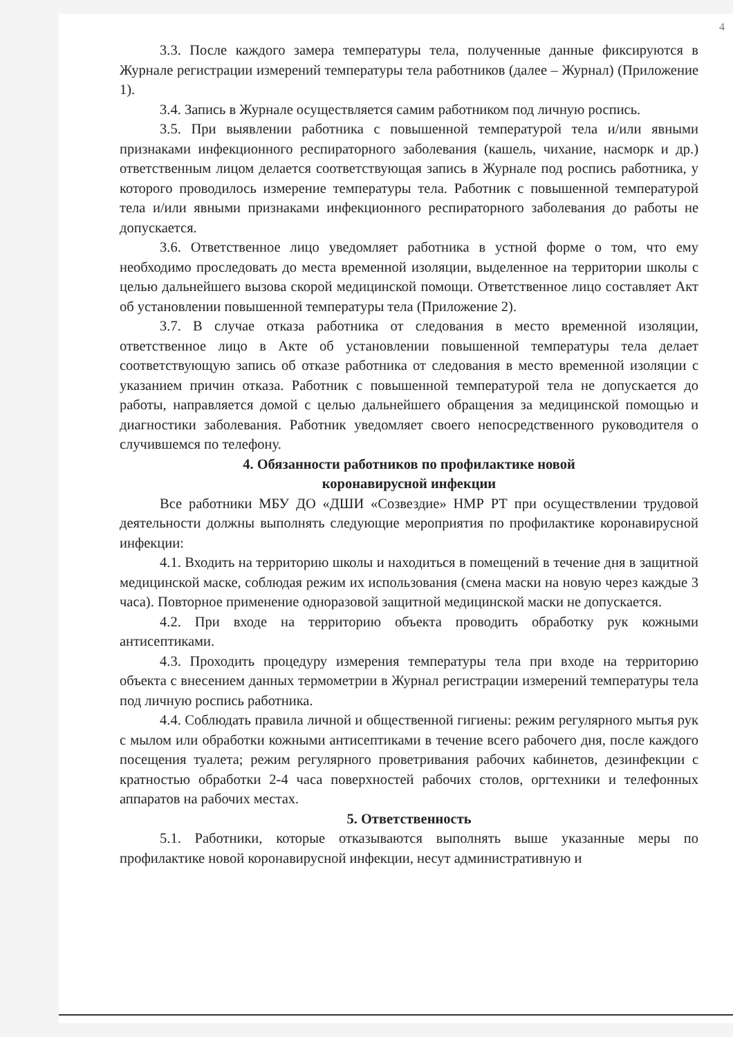4
3.3. После каждого замера температуры тела, полученные данные фиксируются в Журнале регистрации измерений температуры тела работников (далее – Журнал) (Приложение 1).
3.4. Запись в Журнале осуществляется самим работником под личную роспись.
3.5. При выявлении работника с повышенной температурой тела и/или явными признаками инфекционного респираторного заболевания (кашель, чихание, насморк и др.) ответственным лицом делается соответствующая запись в Журнале под роспись работника, у которого проводилось измерение температуры тела. Работник с повышенной температурой тела и/или явными признаками инфекционного респираторного заболевания до работы не допускается.
3.6. Ответственное лицо уведомляет работника в устной форме о том, что ему необходимо проследовать до места временной изоляции, выделенное на территории школы с целью дальнейшего вызова скорой медицинской помощи. Ответственное лицо составляет Акт об установлении повышенной температуры тела (Приложение 2).
3.7. В случае отказа работника от следования в место временной изоляции, ответственное лицо в Акте об установлении повышенной температуры тела делает соответствующую запись об отказе работника от следования в место временной изоляции с указанием причин отказа. Работник с повышенной температурой тела не допускается до работы, направляется домой с целью дальнейшего обращения за медицинской помощью и диагностики заболевания. Работник уведомляет своего непосредственного руководителя о случившемся по телефону.
4. Обязанности работников по профилактике новой
коронавирусной инфекции
Все работники МБУ ДО «ДШИ «Созвездие» НМР РТ при осуществлении трудовой деятельности должны выполнять следующие мероприятия по профилактике коронавирусной инфекции:
4.1. Входить на территорию школы и находиться в помещений в течение дня в защитной медицинской маске, соблюдая режим их использования (смена маски на новую через каждые 3 часа). Повторное применение одноразовой защитной медицинской маски не допускается.
4.2. При входе на территорию объекта проводить обработку рук кожными антисептиками.
4.3. Проходить процедуру измерения температуры тела при входе на территорию объекта с внесением данных термометрии в Журнал регистрации измерений температуры тела под личную роспись работника.
4.4. Соблюдать правила личной и общественной гигиены: режим регулярного мытья рук с мылом или обработки кожными антисептиками в течение всего рабочего дня, после каждого посещения туалета; режим регулярного проветривания рабочих кабинетов, дезинфекции с кратностью обработки 2-4 часа поверхностей рабочих столов, оргтехники и телефонных аппаратов на рабочих местах.
5. Ответственность
5.1. Работники, которые отказываются выполнять выше указанные меры по профилактике новой коронавирусной инфекции, несут административную и